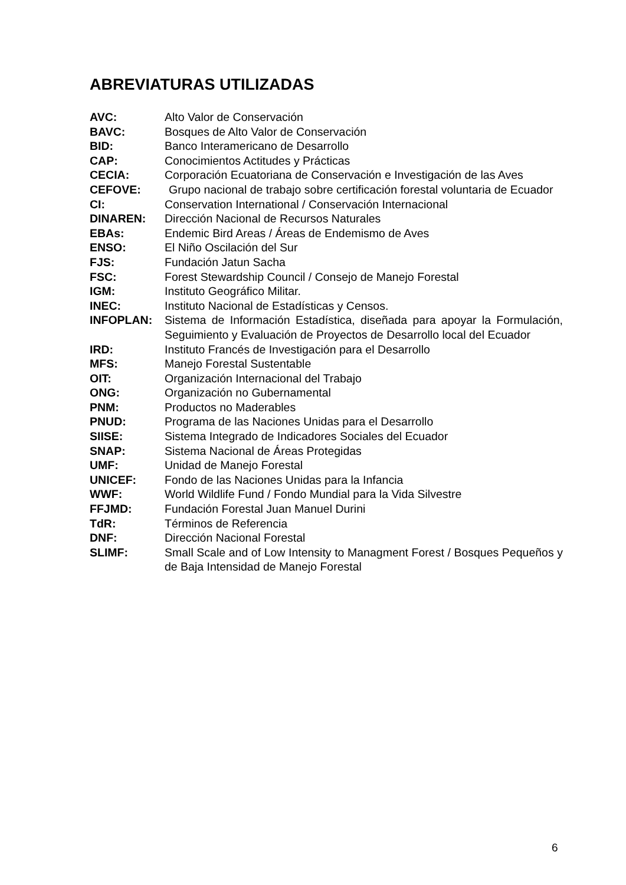ABREVIATURAS UTILIZADAS
AVC: Alto Valor de Conservación
BAVC: Bosques de Alto Valor de Conservación
BID: Banco Interamericano de Desarrollo
CAP: Conocimientos Actitudes y Prácticas
CECIA: Corporación Ecuatoriana de Conservación e Investigación de las Aves
CEFOVE: Grupo nacional de trabajo sobre certificación forestal voluntaria de Ecuador
CI: Conservation International / Conservación Internacional
DINAREN: Dirección Nacional de Recursos Naturales
EBAs: Endemic Bird Areas / Áreas de Endemismo de Aves
ENSO: El Niño Oscilación del Sur
FJS: Fundación Jatun Sacha
FSC: Forest Stewardship Council / Consejo de Manejo Forestal
IGM: Instituto Geográfico Militar.
INEC: Instituto Nacional de Estadísticas y Censos.
INFOPLAN: Sistema de Información Estadística, diseñada para apoyar la Formulación, Seguimiento y Evaluación de Proyectos de Desarrollo local del Ecuador
IRD: Instituto Francés de Investigación para el Desarrollo
MFS: Manejo Forestal Sustentable
OIT: Organización Internacional del Trabajo
ONG: Organización no Gubernamental
PNM: Productos no Maderables
PNUD: Programa de las Naciones Unidas para el Desarrollo
SIISE: Sistema Integrado de Indicadores Sociales del Ecuador
SNAP: Sistema Nacional de Áreas Protegidas
UMF: Unidad de Manejo Forestal
UNICEF: Fondo de las Naciones Unidas para la Infancia
WWF: World Wildlife Fund / Fondo Mundial para la Vida Silvestre
FFJMD: Fundación Forestal Juan Manuel Durini
TdR: Términos de Referencia
DNF: Dirección Nacional Forestal
SLIMF: Small Scale and of Low Intensity to Managment Forest / Bosques Pequeños y de Baja Intensidad de Manejo Forestal
6